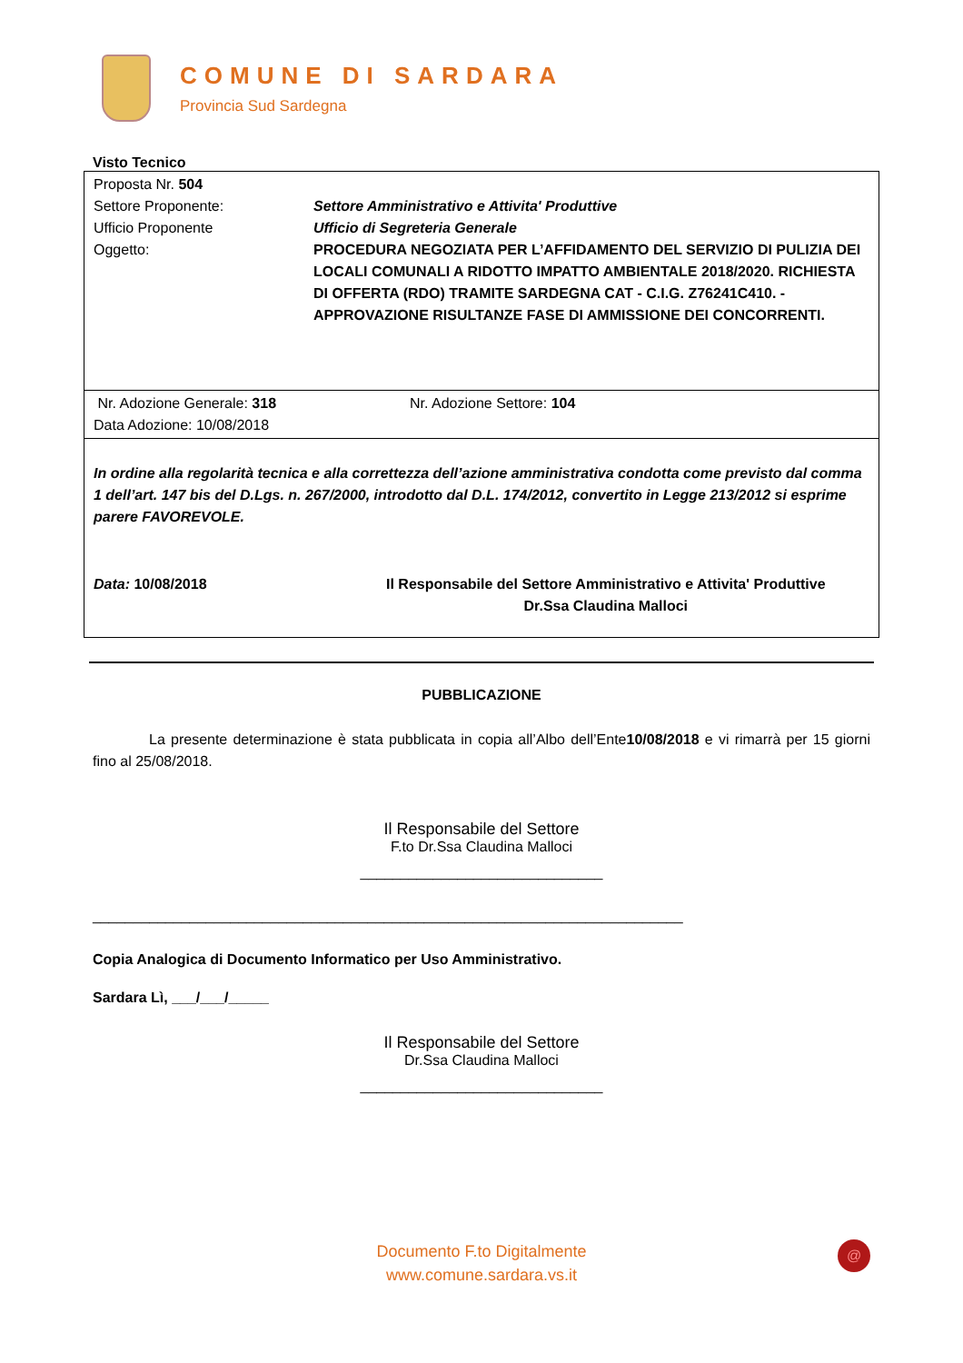COMUNE DI SARDARA
Provincia Sud Sardegna
Visto Tecnico
Proposta Nr. 504
Settore Proponente: Settore Amministrativo e Attivita' Produttive
Ufficio Proponente Ufficio di Segreteria Generale
Oggetto: PROCEDURA NEGOZIATA PER L’AFFIDAMENTO DEL SERVIZIO DI PULIZIA DEI LOCALI COMUNALI A RIDOTTO IMPATTO AMBIENTALE 2018/2020. RICHIESTA DI OFFERTA (RDO) TRAMITE SARDEGNA CAT - C.I.G. Z76241C410. - APPROVAZIONE RISULTANZE FASE DI AMMISSIONE DEI CONCORRENTI.
Nr. Adozione Generale: 318 Nr. Adozione Settore: 104
Data Adozione: 10/08/2018
In ordine alla regolarità tecnica e alla correttezza dell’azione amministrativa condotta come previsto dal comma 1 dell’art. 147 bis del D.Lgs. n. 267/2000, introdotto dal D.L. 174/2012, convertito in Legge 213/2012 si esprime parere FAVOREVOLE.
Data: 10/08/2018 Il Responsabile del Settore Amministrativo e Attivita' Produttive
Dr.Ssa Claudina Malloci
PUBBLICAZIONE
La presente determinazione è stata pubblicata in copia all’Albo dell’Ente10/08/2018 e vi rimarrà per 15 giorni fino al 25/08/2018.
Il Responsabile del Settore
F.to Dr.Ssa Claudina Malloci
______________________________
_________________________________________________________________________
Copia Analogica di Documento Informatico per Uso Amministrativo.
Sardara Lì, ___/___/_____
Il Responsabile del Settore
Dr.Ssa Claudina Malloci
______________________________
Documento F.to Digitalmente
www.comune.sardara.vs.it
@